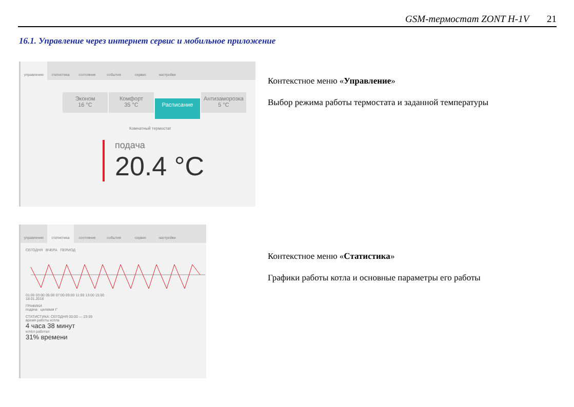GSM-термостат ZONT H-1V 21
16.1. Управление через интернет сервис и мобильное приложение
управление статистика состояние события сервис настройки
Эконом
16 °C Комфорт
35 °C Расписание Антизаморозка
5 °C
Комнатный термостат
подача
20.4 °C
Контекстное меню «Управление»
Выбор режима работы термостата и заданной температуры
управление статистика состояние события сервис настройки
СЕГОДНЯ ВЧЕРА ПЕРИОД
01:00 03:00 05:00 07:00 09:00 11:00 13:00 15:00
18.01.2018
ГРАФИКИ
подача целевая t°
СТАТИСТИКА: СЕГОДНЯ 00:00 — 23:59
время работы котла
4 часа 38 минут
котёл работал
31% времени
Контекстное меню «Статистика»
Графики работы котла и основные параметры его работы